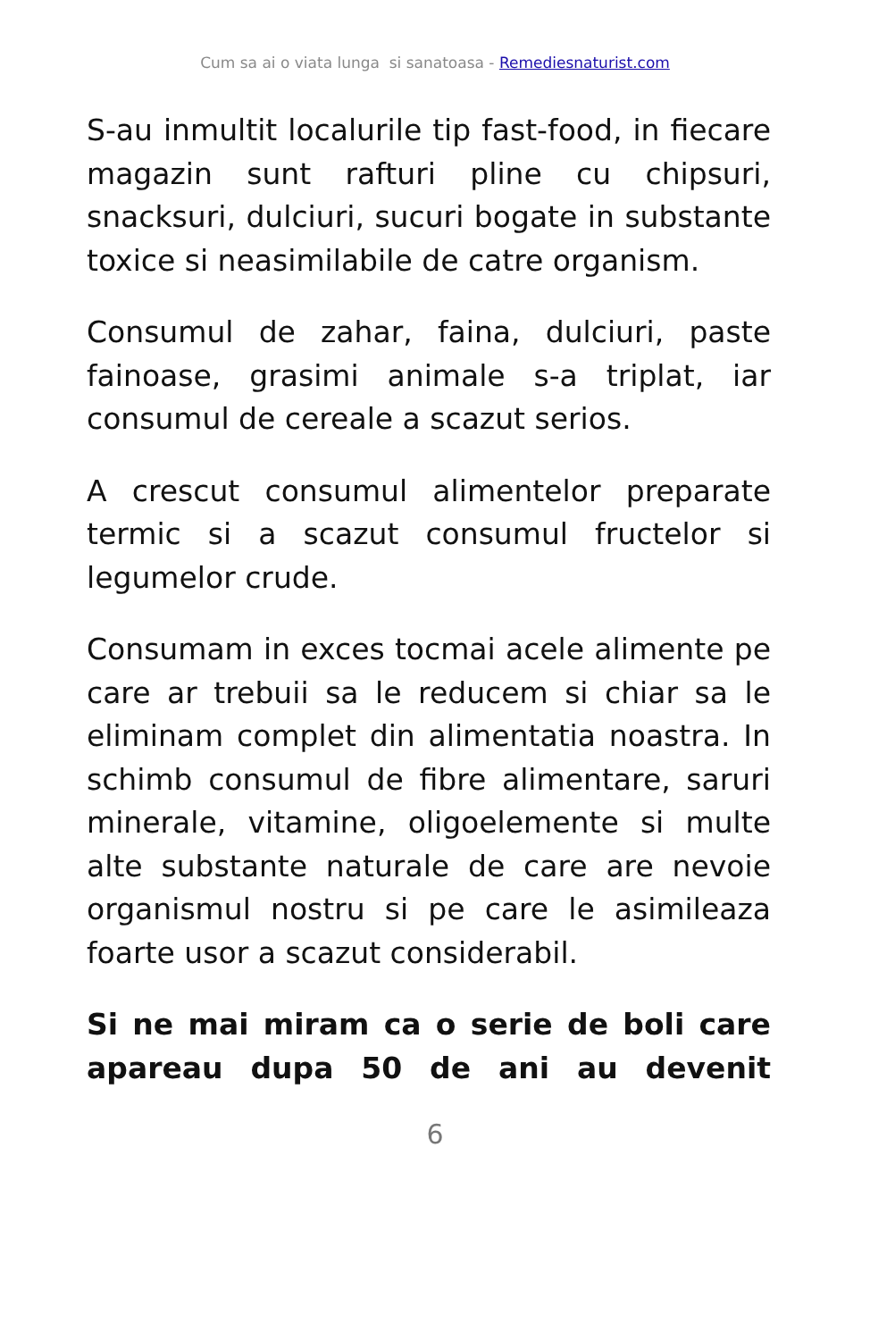Cum sa ai o viata lunga si sanatoasa - Remediesnaturist.com
S-au inmultit localurile tip fast-food, in fiecare magazin sunt rafturi pline cu chipsuri, snacksuri, dulciuri, sucuri bogate in substante toxice si neasimilabile de catre organism.
Consumul de zahar, faina, dulciuri, paste fainoase, grasimi animale s-a triplat, iar consumul de cereale a scazut serios.
A crescut consumul alimentelor preparate termic si a scazut consumul fructelor si legumelor crude.
Consumam in exces tocmai acele alimente pe care ar trebuii sa le reducem si chiar sa le eliminam complet din alimentatia noastra. In schimb consumul de fibre alimentare, saruri minerale, vitamine, oligoelemente si multe alte substante naturale de care are nevoie organismul nostru si pe care le asimileaza foarte usor a scazut considerabil.
Si ne mai miram ca o serie de boli care apareau dupa 50 de ani au devenit
6